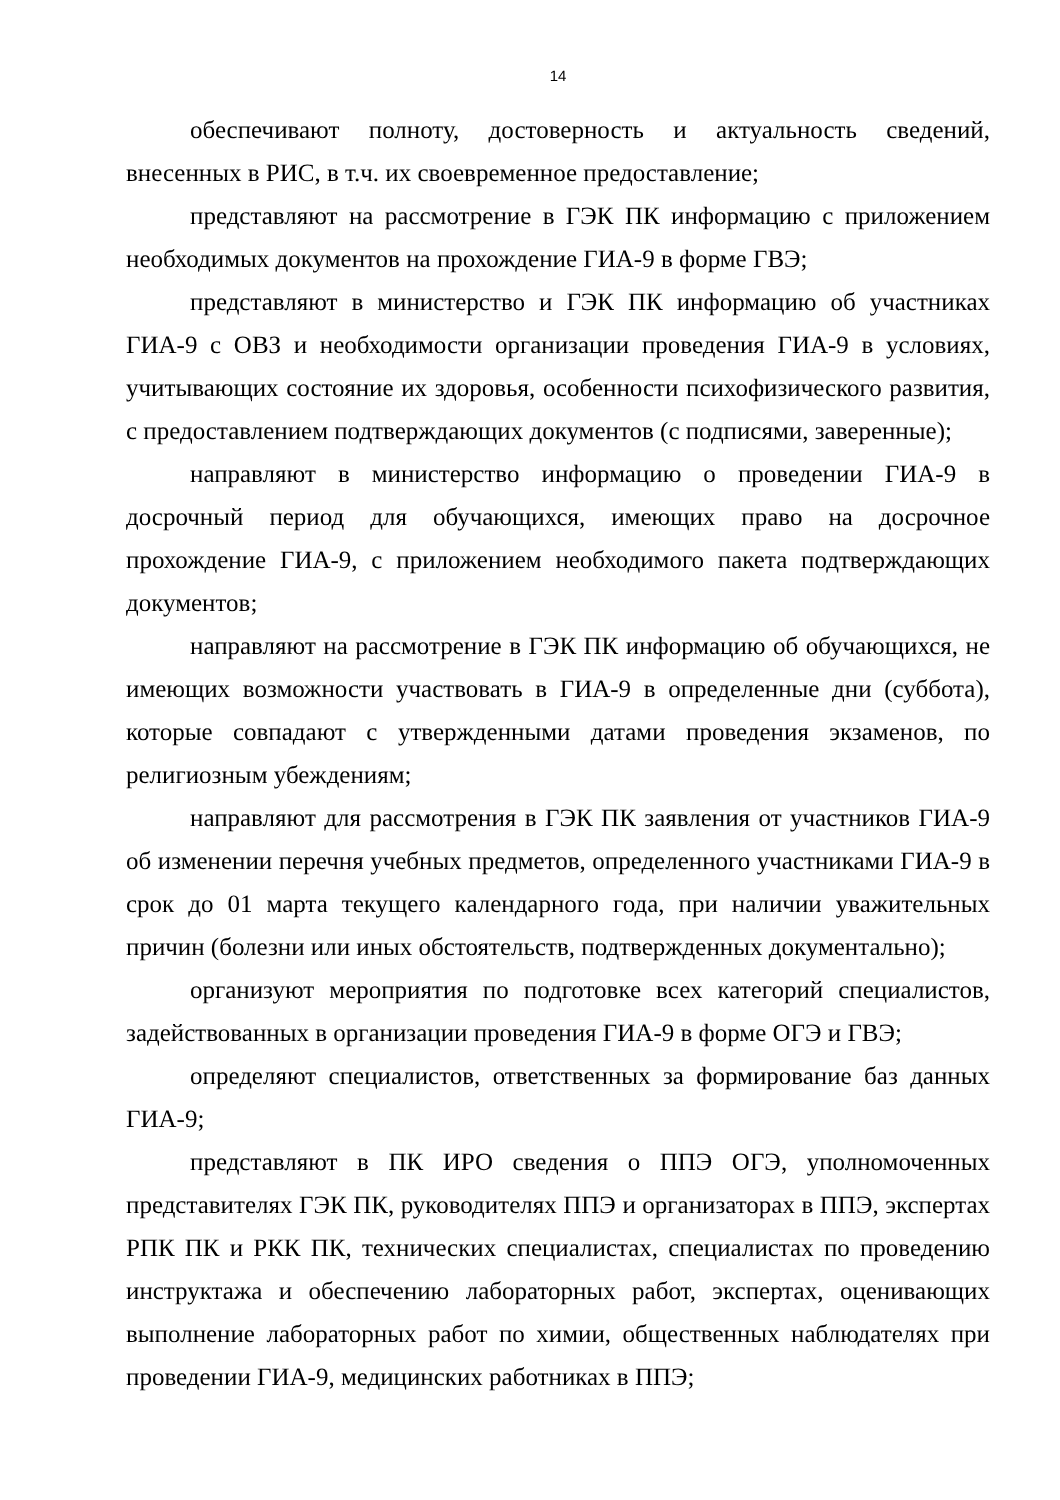14
обеспечивают полноту, достоверность и актуальность сведений, внесенных в РИС, в т.ч. их своевременное предоставление;
представляют на рассмотрение в ГЭК ПК информацию с приложением необходимых документов на прохождение ГИА-9 в форме ГВЭ;
представляют в министерство и ГЭК ПК информацию об участниках ГИА-9 с ОВЗ и необходимости организации проведения ГИА-9 в условиях, учитывающих состояние их здоровья, особенности психофизического развития, с предоставлением подтверждающих документов (с подписями, заверенные);
направляют в министерство информацию о проведении ГИА-9 в досрочный период для обучающихся, имеющих право на досрочное прохождение ГИА-9, с приложением необходимого пакета подтверждающих документов;
направляют на рассмотрение в ГЭК ПК информацию об обучающихся, не имеющих возможности участвовать в ГИА-9 в определенные дни (суббота), которые совпадают с утвержденными датами проведения экзаменов, по религиозным убеждениям;
направляют для рассмотрения в ГЭК ПК заявления от участников ГИА-9 об изменении перечня учебных предметов, определенного участниками ГИА-9 в срок до 01 марта текущего календарного года, при наличии уважительных причин (болезни или иных обстоятельств, подтвержденных документально);
организуют мероприятия по подготовке всех категорий специалистов, задействованных в организации проведения ГИА-9 в форме ОГЭ и ГВЭ;
определяют специалистов, ответственных за формирование баз данных ГИА-9;
представляют в ПК ИРО сведения о ППЭ ОГЭ, уполномоченных представителях ГЭК ПК, руководителях ППЭ и организаторах в ППЭ, экспертах РПК ПК и РКК ПК, технических специалистах, специалистах по проведению инструктажа и обеспечению лабораторных работ, экспертах, оценивающих выполнение лабораторных работ по химии, общественных наблюдателях при проведении ГИА-9, медицинских работниках в ППЭ;